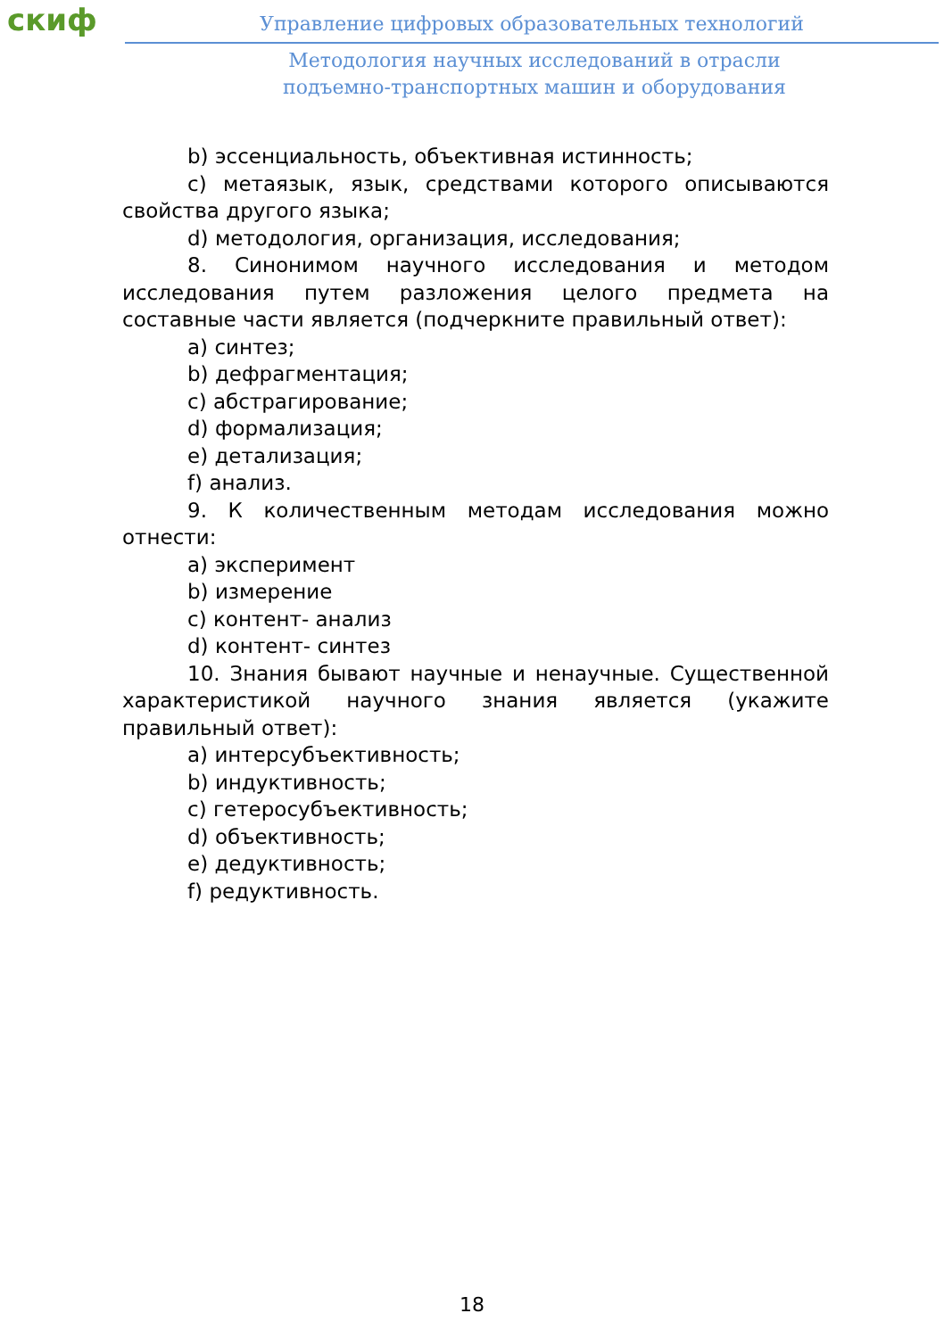скиф
Управление цифровых образовательных технологий
Методология научных исследований в отрасли
подъемно-транспортных машин и оборудования
b) эссенциальность, объективная истинность;
c) метаязык, язык, средствами которого описываются свойства другого языка;
d) методология, организация, исследования;
8. Синонимом научного исследования и методом исследования путем разложения целого предмета на составные части является (подчеркните правильный ответ):
a) синтез;
b) дефрагментация;
c) абстрагирование;
d) формализация;
e) детализация;
f) анализ.
9. К количественным методам исследования можно отнести:
a) эксперимент
b) измерение
c) контент- анализ
d) контент- синтез
10. Знания бывают научные и ненаучные. Существенной характеристикой научного знания является (укажите правильный ответ):
a) интерсубъективность;
b) индуктивность;
c) гетеросубъективность;
d) объективность;
e) дедуктивность;
f) редуктивность.
18